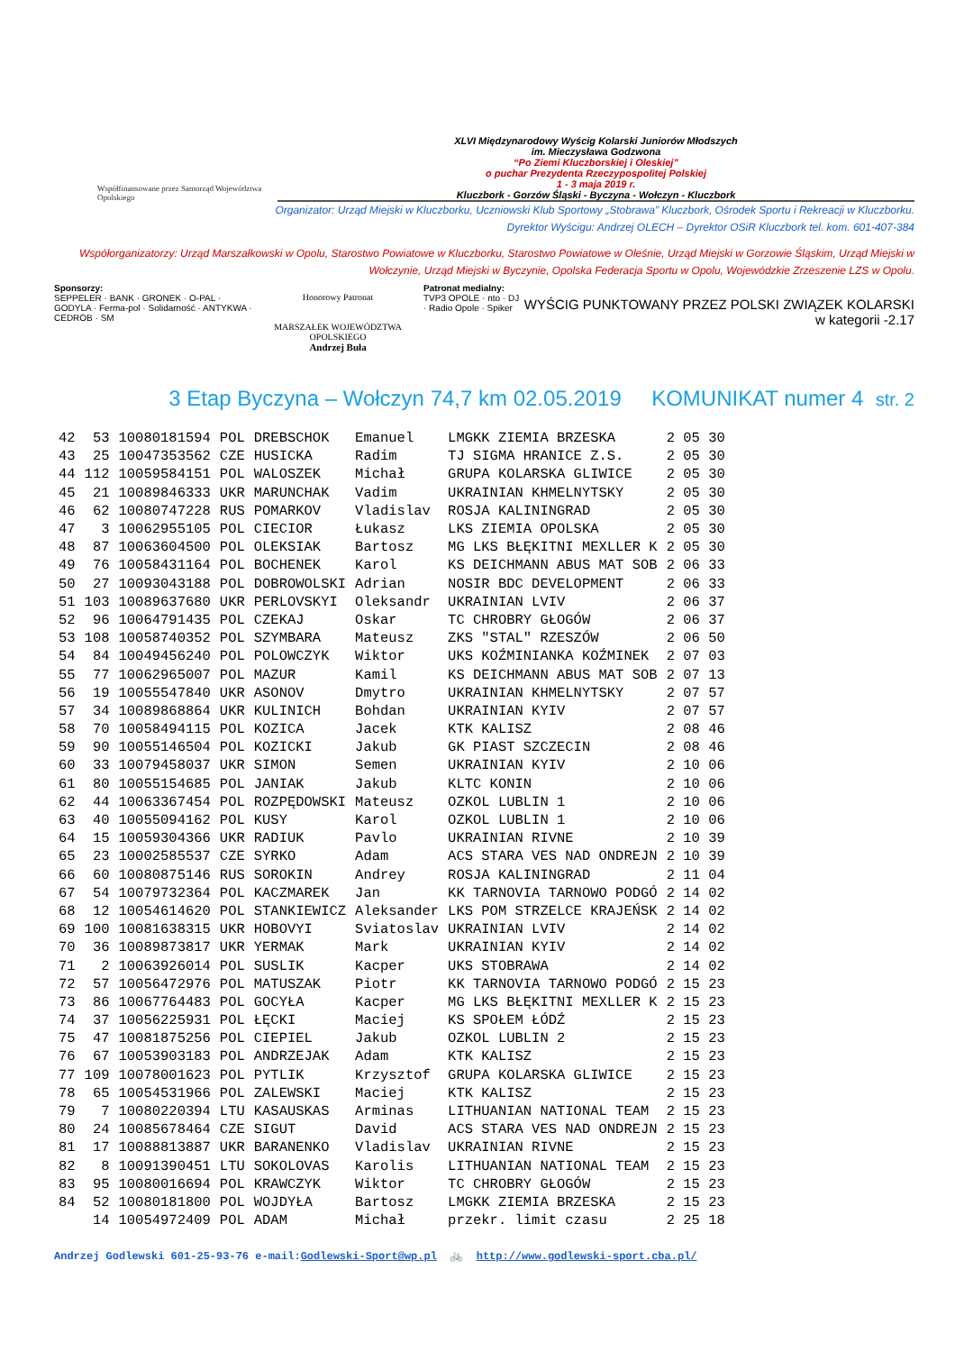Współfinansowane przez Samorząd Województwa Opolskiego
XLVI Międzynarodowy Wyścig Kolarski Juniorów Młodszych
im. Mieczysława Godzwona
“Po Ziemi Kluczborskiej i Oleskiej”
o puchar Prezydenta Rzeczypospolitej Polskiej
1 - 3 maja 2019 r.
Kluczbork - Gorzów Śląski - Byczyna - Wołczyn - Kluczbork
Organizator: Urząd Miejski w Kluczborku, Uczniowski Klub Sportowy „Stobrawa” Kluczbork, Ośrodek Sportu i Rekreacji w Kluczborku.
Dyrektor Wyścigu: Andrzej OLECH – Dyrektor OSiR Kluczbork tel. kom. 601-407-384
Współorganizatorzy: Urząd Marszałkowski w Opolu, Starostwo Powiatowe w Kluczborku, Starostwo Powiatowe w Oleśnie, Urząd Miejski w Gorzowie Śląskim, Urząd Miejski w Wołczynie, Urząd Miejski w Byczynie, Opolska Federacja Sportu w Opolu, Wojewódzkie Zrzeszenie LZS w Opolu.
Sponsorzy:
SEPPELER · BANK · GRONEK · O-PAL · GODYLA · Ferma-pol · Solidarność · ANTYKWA · CEDROB · SM
Honorowy Patronat
MARSZAŁEK WOJEWÓDZTWA OPOLSKIEGO
Andrzej Buła
Patronat medialny:
TVP3 OPOLE · nto · DJ · Radio Opole · Spiker
WYŚCIG PUNKTOWANY PRZEZ POLSKI ZWIĄZEK KOLARSKI
w kategorii -2.17
3 Etap Byczyna – Wołczyn 74,7 km 02.05.2019 KOMUNIKAT numer 4 str. 2
| 42 | 53 | 10080181594 | POL | DREBSCHOK | Emanuel | LMGKK ZIEMIA BRZESKA | 2 05 30 |
| 43 | 25 | 10047353562 | CZE | HUSICKA | Radim | TJ SIGMA HRANICE Z.S. | 2 05 30 |
| 44 | 112 | 10059584151 | POL | WALOSZEK | Michał | GRUPA KOLARSKA GLIWICE | 2 05 30 |
| 45 | 21 | 10089846333 | UKR | MARUNCHAK | Vadim | UKRAINIAN KHMELNYTSKY | 2 05 30 |
| 46 | 62 | 10080747228 | RUS | POMARKOV | Vladislav | ROSJA KALININGRAD | 2 05 30 |
| 47 | 3 | 10062955105 | POL | CIECIOR | Łukasz | LKS ZIEMIA OPOLSKA | 2 05 30 |
| 48 | 87 | 10063604500 | POL | OLEKSIAK | Bartosz | MG LKS BŁĘKITNI MEXLLER K | 2 05 30 |
| 49 | 76 | 10058431164 | POL | BOCHENEK | Karol | KS DEICHMANN ABUS MAT SOB | 2 06 33 |
| 50 | 27 | 10093043188 | POL | DOBROWOLSKI | Adrian | NOSIR BDC DEVELOPMENT | 2 06 33 |
| 51 | 103 | 10089637680 | UKR | PERLOVSKYI | Oleksandr | UKRAINIAN LVIV | 2 06 37 |
| 52 | 96 | 10064791435 | POL | CZEKAJ | Oskar | TC CHROBRY GŁOGÓW | 2 06 37 |
| 53 | 108 | 10058740352 | POL | SZYMBARA | Mateusz | ZKS "STAL" RZESZÓW | 2 06 50 |
| 54 | 84 | 10049456240 | POL | POLOWCZYK | Wiktor | UKS KOŹMINIANKA KOŹMINEK | 2 07 03 |
| 55 | 77 | 10062965007 | POL | MAZUR | Kamil | KS DEICHMANN ABUS MAT SOB | 2 07 13 |
| 56 | 19 | 10055547840 | UKR | ASONOV | Dmytro | UKRAINIAN KHMELNYTSKY | 2 07 57 |
| 57 | 34 | 10089868864 | UKR | KULINICH | Bohdan | UKRAINIAN KYIV | 2 07 57 |
| 58 | 70 | 10058494115 | POL | KOZICA | Jacek | KTK KALISZ | 2 08 46 |
| 59 | 90 | 10055146504 | POL | KOZICKI | Jakub | GK PIAST SZCZECIN | 2 08 46 |
| 60 | 33 | 10079458037 | UKR | SIMON | Semen | UKRAINIAN KYIV | 2 10 06 |
| 61 | 80 | 10055154685 | POL | JANIAK | Jakub | KLTC KONIN | 2 10 06 |
| 62 | 44 | 10063367454 | POL | ROZPĘDOWSKI | Mateusz | OZKOL LUBLIN 1 | 2 10 06 |
| 63 | 40 | 10055094162 | POL | KUSY | Karol | OZKOL LUBLIN 1 | 2 10 06 |
| 64 | 15 | 10059304366 | UKR | RADIUK | Pavlo | UKRAINIAN RIVNE | 2 10 39 |
| 65 | 23 | 10002585537 | CZE | SYRKO | Adam | ACS STARA VES NAD ONDREJN | 2 10 39 |
| 66 | 60 | 10080875146 | RUS | SOROKIN | Andrey | ROSJA KALININGRAD | 2 11 04 |
| 67 | 54 | 10079732364 | POL | KACZMAREK | Jan | KK TARNOVIA TARNOWO PODGÓ | 2 14 02 |
| 68 | 12 | 10054614620 | POL | STANKIEWICZ | Aleksander | LKS POM STRZELCE KRAJEŃSK | 2 14 02 |
| 69 | 100 | 10081638315 | UKR | HOBOVYI | Sviatoslav | UKRAINIAN LVIV | 2 14 02 |
| 70 | 36 | 10089873817 | UKR | YERMAK | Mark | UKRAINIAN KYIV | 2 14 02 |
| 71 | 2 | 10063926014 | POL | SUSLIK | Kacper | UKS STOBRAWA | 2 14 02 |
| 72 | 57 | 10056472976 | POL | MATUSZAK | Piotr | KK TARNOVIA TARNOWO PODGÓ | 2 15 23 |
| 73 | 86 | 10067764483 | POL | GOCYŁA | Kacper | MG LKS BŁĘKITNI MEXLLER K | 2 15 23 |
| 74 | 37 | 10056225931 | POL | ŁĘCKI | Maciej | KS SPOŁEM ŁÓDŹ | 2 15 23 |
| 75 | 47 | 10081875256 | POL | CIEPIEL | Jakub | OZKOL LUBLIN 2 | 2 15 23 |
| 76 | 67 | 10053903183 | POL | ANDRZEJAK | Adam | KTK KALISZ | 2 15 23 |
| 77 | 109 | 10078001623 | POL | PYTLIK | Krzysztof | GRUPA KOLARSKA GLIWICE | 2 15 23 |
| 78 | 65 | 10054531966 | POL | ZALEWSKI | Maciej | KTK KALISZ | 2 15 23 |
| 79 | 7 | 10080220394 | LTU | KASAUSKAS | Arminas | LITHUANIAN NATIONAL TEAM | 2 15 23 |
| 80 | 24 | 10085678464 | CZE | SIGUT | David | ACS STARA VES NAD ONDREJN | 2 15 23 |
| 81 | 17 | 10088813887 | UKR | BARANENKO | Vladislav | UKRAINIAN RIVNE | 2 15 23 |
| 82 | 8 | 10091390451 | LTU | SOKOLOVAS | Karolis | LITHUANIAN NATIONAL TEAM | 2 15 23 |
| 83 | 95 | 10080016694 | POL | KRAWCZYK | Wiktor | TC CHROBRY GŁOGÓW | 2 15 23 |
| 84 | 52 | 10080181800 | POL | WOJDYŁA | Bartosz | LMGKK ZIEMIA BRZESKA | 2 15 23 |
| | 14 | 10054972409 | POL | ADAM | Michał | przekr. limit czasu | 2 25 18 |
Andrzej Godlewski 601-25-93-76 e-mail:Godlewski-Sport@wp.pl 🚲 http://www.godlewski-sport.cba.pl/